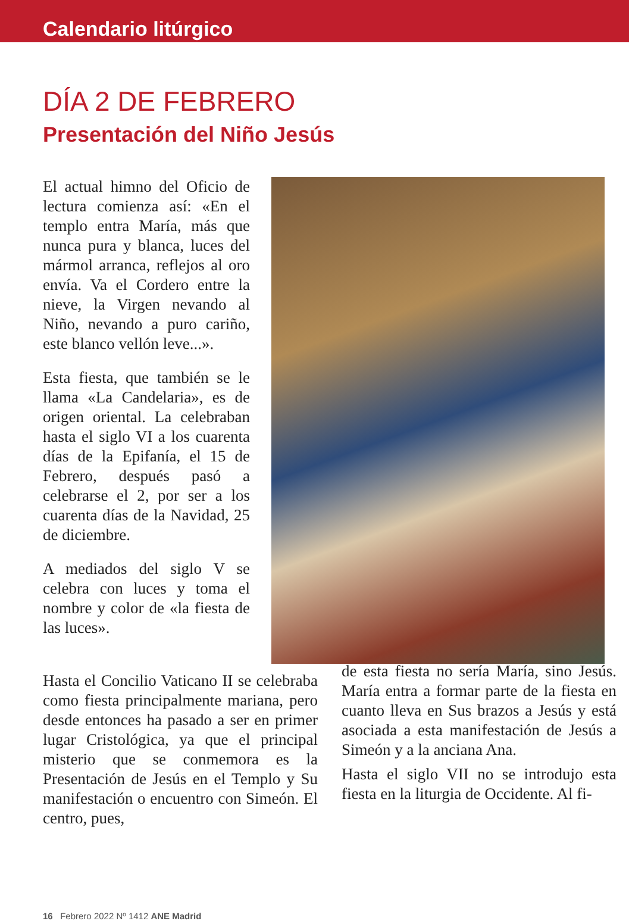Calendario litúrgico
DÍA 2 DE FEBRERO
Presentación del Niño Jesús
El actual himno del Oficio de lectura comienza así: «En el templo entra María, más que nunca pura y blanca, luces del mármol arranca, reflejos al oro envía. Va el Cordero entre la nieve, la Virgen nevando al Niño, nevando a puro cariño, este blanco vellón leve...».
Esta fiesta, que también se le llama «La Candelaria», es de origen oriental. La celebraban hasta el siglo VI a los cuarenta días de la Epifanía, el 15 de Febrero, después pasó a celebrarse el 2, por ser a los cuarenta días de la Navidad, 25 de diciembre.
A mediados del siglo V se celebra con luces y toma el nombre y color de «la fiesta de las luces».
Hasta el Concilio Vaticano II se celebraba como fiesta principalmente mariana, pero desde entonces ha pasado a ser en primer lugar Cristológica, ya que el principal misterio que se conmemora es la Presentación de Jesús en el Templo y Su manifestación o encuentro con Simeón. El centro, pues,
de esta fiesta no sería María, sino Jesús. María entra a formar parte de la fiesta en cuanto lleva en Sus brazos a Jesús y está asociada a esta manifestación de Jesús a Simeón y a la anciana Ana.
Hasta el siglo VII no se introdujo esta fiesta en la liturgia de Occidente. Al fi-
16 Febrero 2022 Nº 1412 ANE Madrid